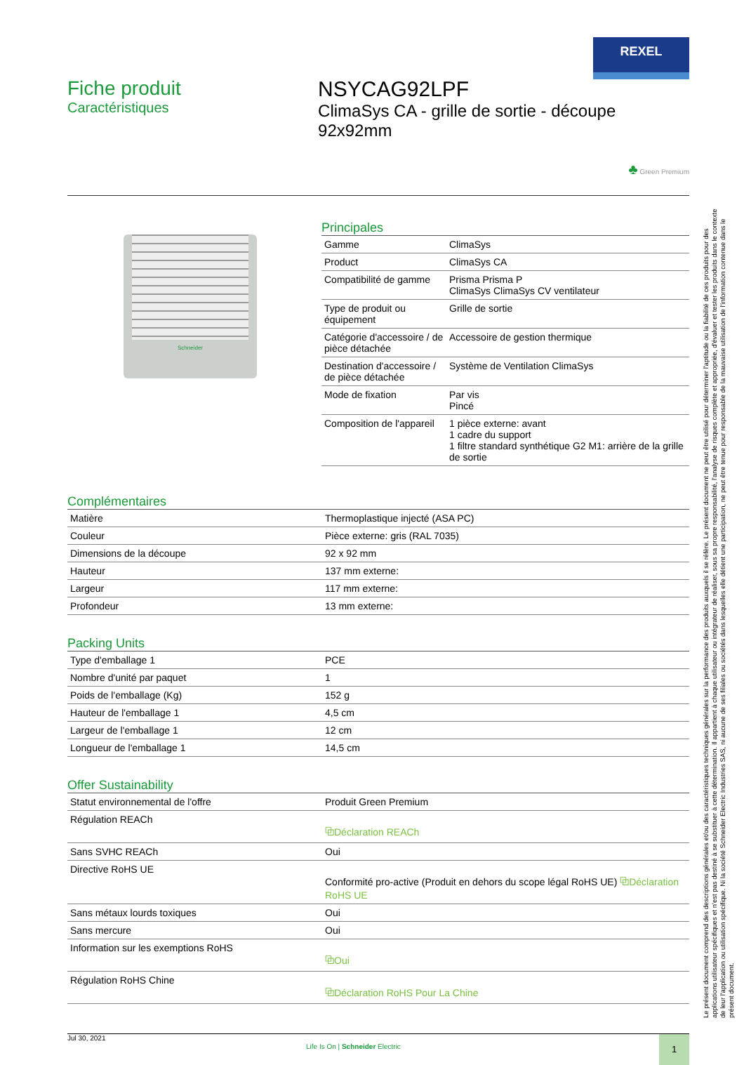REXEL
Fiche produit
Caractéristiques
NSYCAG92LPF
ClimaSys CA - grille de sortie - découpe 92x92mm
♣ Green Premium
Schneider
Principales
| Gamme | ClimaSys |
| Product | ClimaSys CA |
| Compatibilité de gamme | Prisma Prisma P ClimaSys ClimaSys CV ventilateur |
| Type de produit ou équipement | Grille de sortie |
| Catégorie d'accessoire / de pièce détachée | Accessoire de gestion thermique |
| Destination d'accessoire / de pièce détachée | Système de Ventilation ClimaSys |
| Mode de fixation | Par vis Pincé |
| Composition de l'appareil | 1 pièce externe: avant 1 cadre du support 1 filtre standard synthétique G2 M1: arrière de la grille de sortie |
Complémentaires
| Matière | Thermoplastique injecté (ASA PC) |
| Couleur | Pièce externe: gris (RAL 7035) |
| Dimensions de la découpe | 92 x 92 mm |
| Hauteur | 137 mm externe: |
| Largeur | 117 mm externe: |
| Profondeur | 13 mm externe: |
Packing Units
| Type d'emballage 1 | PCE |
| Nombre d'unité par paquet | 1 |
| Poids de l'emballage (Kg) | 152 g |
| Hauteur de l'emballage 1 | 4,5 cm |
| Largeur de l'emballage 1 | 12 cm |
| Longueur de l'emballage 1 | 14,5 cm |
Offer Sustainability
| Statut environnemental de l'offre | Produit Green Premium |
| Régulation REACh | ⧉Déclaration REACh |
| Sans SVHC REACh | Oui |
| Directive RoHS UE | Conformité pro-active (Produit en dehors du scope légal RoHS UE) ⧉Déclaration RoHS UE |
| Sans métaux lourds toxiques | Oui |
| Sans mercure | Oui |
| Information sur les exemptions RoHS | ⧉Oui |
| Régulation RoHS Chine | ⧉Déclaration RoHS Pour La Chine |
Jul 30, 2021
Life Is On | Schneider Electric
1
Le présent document comprend des descriptions générales et/ou des caractéristiques techniques générales sur la performance des produits auxquels il se réfère. Le présent document ne peut être utilisé pour déterminer l'aptitude ou la fiabilité de ces produits pour des applications utilisateur spécifiques et n'est pas destiné à se substituer à cette détermination. Il appartient à chaque utilisateur ou intégrateur de réaliser, sous sa propre responsabilité, l'analyse de risques complète et appropriée, d'évaluer et tester les produits dans le contexte de leur l'application ou utilisation spécifique. Ni la société Schneider Electric Industries SAS, ni aucune de ses filiales ou sociétés dans lesquelles elle détient une participation, ne peut être tenue pour responsable de la mauvaise utilisation de l'information contenue dans le présent document.